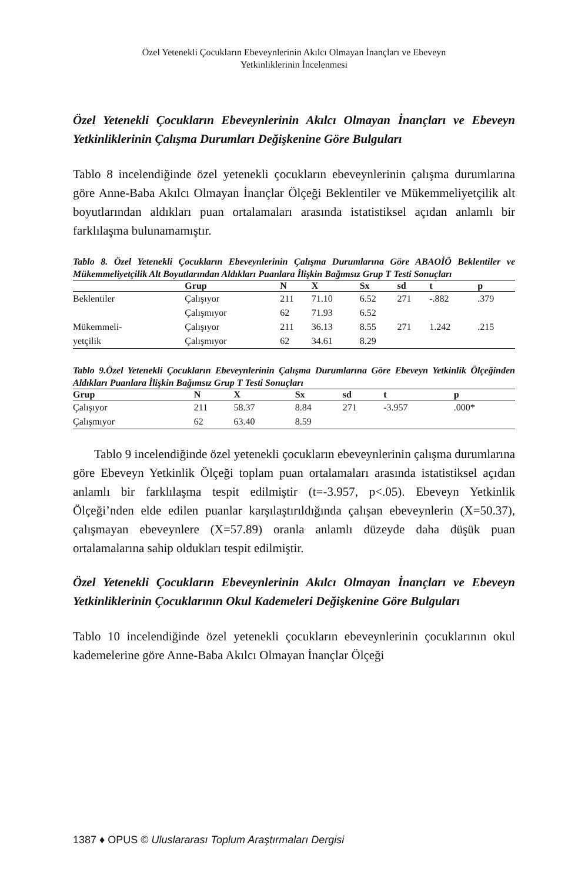Özel Yetenekli Çocukların Ebeveynlerinin Akılcı Olmayan İnançları ve Ebeveyn
Yetkinliklerinin İncelenmesi
Özel Yetenekli Çocukların Ebeveynlerinin Akılcı Olmayan İnançları ve Ebeveyn Yetkinliklerinin Çalışma Durumları Değişkenine Göre Bulguları
Tablo 8 incelendiğinde özel yetenekli çocukların ebeveynlerinin çalışma durumlarına göre Anne-Baba Akılcı Olmayan İnançlar Ölçeği Beklentiler ve Mükemmeliyetçilik alt boyutlarından aldıkları puan ortalamaları arasında istatistiksel açıdan anlamlı bir farklılaşma bulunamamıştır.
Tablo 8. Özel Yetenekli Çocukların Ebeveynlerinin Çalışma Durumlarına Göre ABAOİÖ Beklentiler ve Mükemmeliyetçilik Alt Boyutlarından Aldıkları Puanlara İlişkin Bağımsız Grup T Testi Sonuçları
| | Grup | N | X | Sx | sd | t | p |
| --- | --- | --- | --- | --- | --- | --- | --- |
| Beklentiler | Çalışıyor | 211 | 71.10 | 6.52 | 271 | -.882 | .379 |
| | Çalışmıyor | 62 | 71.93 | 6.52 | | | |
| Mükemmeli- | Çalışıyor | 211 | 36.13 | 8.55 | 271 | 1.242 | .215 |
| yetçilik | Çalışmıyor | 62 | 34.61 | 8.29 | | | |
Tablo 9.Özel Yetenekli Çocukların Ebeveynlerinin Çalışma Durumlarına Göre Ebeveyn Yetkinlik Ölçeğinden Aldıkları Puanlara İlişkin Bağımsız Grup T Testi Sonuçları
| Grup | N | X | Sx | sd | t | p |
| --- | --- | --- | --- | --- | --- | --- |
| Çalışıyor | 211 | 58.37 | 8.84 | 271 | -3.957 | .000* |
| Çalışmıyor | 62 | 63.40 | 8.59 | | | |
Tablo 9 incelendiğinde özel yetenekli çocukların ebeveynlerinin çalışma durumlarına göre Ebeveyn Yetkinlik Ölçeği toplam puan ortalamaları arasında istatistiksel açıdan anlamlı bir farklılaşma tespit edilmiştir (t=-3.957, p<.05). Ebeveyn Yetkinlik Ölçeği’nden elde edilen puanlar karşılaştırıldığında çalışan ebeveynlerin (X=50.37), çalışmayan ebeveynlere (X=57.89) oranla anlamlı düzeyde daha düşük puan ortalamalarına sahip oldukları tespit edilmiştir.
Özel Yetenekli Çocukların Ebeveynlerinin Akılcı Olmayan İnançları ve Ebeveyn Yetkinliklerinin Çocuklarının Okul Kademeleri Değişkenine Göre Bulguları
Tablo 10 incelendiğinde özel yetenekli çocukların ebeveynlerinin çocuklarının okul kademelerine göre Anne-Baba Akılcı Olmayan İnançlar Ölçeği
1387 ♦ OPUS © Uluslararası Toplum Araştırmaları Dergisi